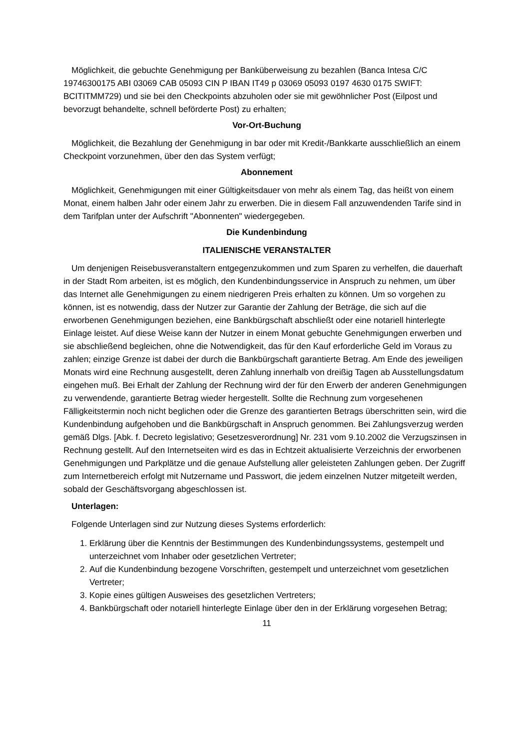Möglichkeit, die gebuchte Genehmigung per Banküberweisung zu bezahlen (Banca Intesa C/C 19746300175 ABI 03069 CAB 05093 CIN P IBAN IT49 p 03069 05093 0197 4630 0175 SWIFT: BCITITMM729) und sie bei den Checkpoints abzuholen oder sie mit gewöhnlicher Post (Eilpost und bevorzugt behandelte, schnell beförderte Post) zu erhalten;
Vor-Ort-Buchung
Möglichkeit, die Bezahlung der Genehmigung in bar oder mit Kredit-/Bankkarte ausschließlich an einem Checkpoint vorzunehmen, über den das System verfügt;
Abonnement
Möglichkeit, Genehmigungen mit einer Gültigkeitsdauer von mehr als einem Tag, das heißt von einem Monat, einem halben Jahr oder einem Jahr zu erwerben. Die in diesem Fall anzuwendenden Tarife sind in dem Tarifplan unter der Aufschrift "Abonnenten" wiedergegeben.
Die Kundenbindung
ITALIENISCHE VERANSTALTER
Um denjenigen Reisebusveranstaltern entgegenzukommen und zum Sparen zu verhelfen, die dauerhaft in der Stadt Rom arbeiten, ist es möglich, den Kundenbindungsservice in Anspruch zu nehmen, um über das Internet alle Genehmigungen zu einem niedrigeren Preis erhalten zu können. Um so vorgehen zu können, ist es notwendig, dass der Nutzer zur Garantie der Zahlung der Beträge, die sich auf die erworbenen Genehmigungen beziehen, eine Bankbürgschaft abschließt oder eine notariell hinterlegte Einlage leistet. Auf diese Weise kann der Nutzer in einem Monat gebuchte Genehmigungen erwerben und sie abschließend begleichen, ohne die Notwendigkeit, das für den Kauf erforderliche Geld im Voraus zu zahlen; einzige Grenze ist dabei der durch die Bankbürgschaft garantierte Betrag. Am Ende des jeweiligen Monats wird eine Rechnung ausgestellt, deren Zahlung innerhalb von dreißig Tagen ab Ausstellungsdatum eingehen muß. Bei Erhalt der Zahlung der Rechnung wird der für den Erwerb der anderen Genehmigungen zu verwendende, garantierte Betrag wieder hergestellt. Sollte die Rechnung zum vorgesehenen Fälligkeitstermin noch nicht beglichen oder die Grenze des garantierten Betrags überschritten sein, wird die Kundenbindung aufgehoben und die Bankbürgschaft in Anspruch genommen. Bei Zahlungsverzug werden gemäß Dlgs. [Abk. f. Decreto legislativo; Gesetzesverordnung] Nr. 231 vom 9.10.2002 die Verzugszinsen in Rechnung gestellt. Auf den Internetseiten wird es das in Echtzeit aktualisierte Verzeichnis der erworbenen Genehmigungen und Parkplätze und die genaue Aufstellung aller geleisteten Zahlungen geben. Der Zugriff zum Internetbereich erfolgt mit Nutzername und Passwort, die jedem einzelnen Nutzer mitgeteilt werden, sobald der Geschäftsvorgang abgeschlossen ist.
Unterlagen:
Folgende Unterlagen sind zur Nutzung dieses Systems erforderlich:
1. Erklärung über die Kenntnis der Bestimmungen des Kundenbindungssystems, gestempelt und unterzeichnet vom Inhaber oder gesetzlichen Vertreter;
2. Auf die Kundenbindung bezogene Vorschriften, gestempelt und unterzeichnet vom gesetzlichen Vertreter;
3. Kopie eines gültigen Ausweises des gesetzlichen Vertreters;
4. Bankbürgschaft oder notariell hinterlegte Einlage über den in der Erklärung vorgesehen Betrag;
11